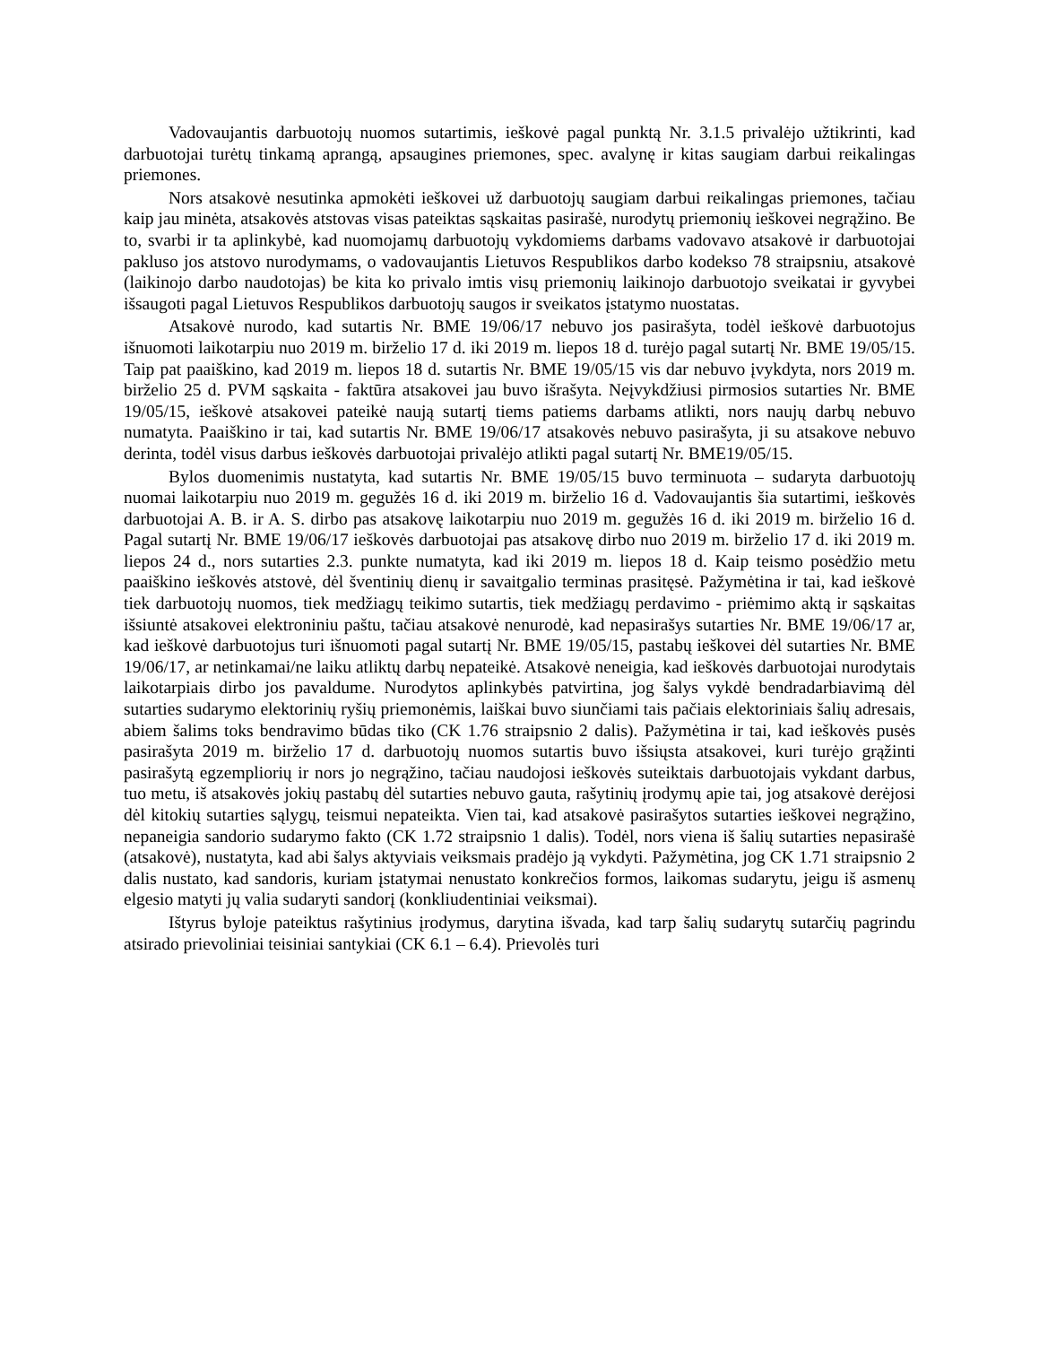Vadovaujantis darbuotojų nuomos sutartimis, ieškovė pagal punktą Nr. 3.1.5 privalėjo užtikrinti, kad darbuotojai turėtų tinkamą aprangą, apsaugines priemones, spec. avalynę ir kitas saugiam darbui reikalingas priemones.
Nors atsakovė nesutinka apmokėti ieškovei už darbuotojų saugiam darbui reikalingas priemones, tačiau kaip jau minėta, atsakovės atstovas visas pateiktas sąskaitas pasirašė, nurodytų priemonių ieškovei negrąžino. Be to, svarbi ir ta aplinkybė, kad nuomojamų darbuotojų vykdomiems darbams vadovavo atsakovė ir darbuotojai pakluso jos atstovo nurodymams, o vadovaujantis Lietuvos Respublikos darbo kodekso 78 straipsniu, atsakovė (laikinojo darbo naudotojas) be kita ko privalo imtis visų priemonių laikinojo darbuotojo sveikatai ir gyvybei išsaugoti pagal Lietuvos Respublikos darbuotojų saugos ir sveikatos įstatymo nuostatas.
Atsakovė nurodo, kad sutartis Nr. BME 19/06/17 nebuvo jos pasirašyta, todėl ieškovė darbuotojus išnuomoti laikotarpiu nuo 2019 m. birželio 17 d. iki 2019 m. liepos 18 d. turėjo pagal sutartį Nr. BME 19/05/15. Taip pat paaiškino, kad 2019 m. liepos 18 d. sutartis Nr. BME 19/05/15 vis dar nebuvo įvykdyta, nors 2019 m. birželio 25 d. PVM sąskaita - faktūra atsakovei jau buvo išrašyta. Neįvykdžiusi pirmosios sutarties Nr. BME 19/05/15, ieškovė atsakovei pateikė naują sutartį tiems patiems darbams atlikti, nors naujų darbų nebuvo numatyta. Paaiškino ir tai, kad sutartis Nr. BME 19/06/17 atsakovės nebuvo pasirašyta, ji su atsakove nebuvo derinta, todėl visus darbus ieškovės darbuotojai privalėjo atlikti pagal sutartį Nr. BME19/05/15.
Bylos duomenimis nustatyta, kad sutartis Nr. BME 19/05/15 buvo terminuota – sudaryta darbuotojų nuomai laikotarpiu nuo 2019 m. gegužės 16 d. iki 2019 m. birželio 16 d. Vadovaujantis šia sutartimi, ieškovės darbuotojai A. B. ir A. S. dirbo pas atsakovę laikotarpiu nuo 2019 m. gegužės 16 d. iki 2019 m. birželio 16 d. Pagal sutartį Nr. BME 19/06/17 ieškovės darbuotojai pas atsakovę dirbo nuo 2019 m. birželio 17 d. iki 2019 m. liepos 24 d., nors sutarties 2.3. punkte numatyta, kad iki 2019 m. liepos 18 d. Kaip teismo posėdžio metu paaiškino ieškovės atstovė, dėl šventinių dienų ir savaitgalio terminas prasitęsė. Pažymėtina ir tai, kad ieškovė tiek darbuotojų nuomos, tiek medžiagų teikimo sutartis, tiek medžiagų perdavimo - priėmimo aktą ir sąskaitas išsiuntė atsakovei elektroniniu paštu, tačiau atsakovė nenurodė, kad nepasirašys sutarties Nr. BME 19/06/17 ar, kad ieškovė darbuotojus turi išnuomoti pagal sutartį Nr. BME 19/05/15, pastabų ieškovei dėl sutarties Nr. BME 19/06/17, ar netinkamai/ne laiku atliktų darbų nepateikė. Atsakovė neneigia, kad ieškovės darbuotojai nurodytais laikotarpiais dirbo jos pavaldume. Nurodytos aplinkybės patvirtina, jog šalys vykdė bendradarbiavimą dėl sutarties sudarymo elektorinių ryšių priemonėmis, laiškai buvo siunčiami tais pačiais elektoriniais šalių adresais, abiem šalims toks bendravimo būdas tiko (CK 1.76 straipsnio 2 dalis). Pažymėtina ir tai, kad ieškovės pusės pasirašyta 2019 m. birželio 17 d. darbuotojų nuomos sutartis buvo išsiųsta atsakovei, kuri turėjo grąžinti pasirašytą egzempliorių ir nors jo negrąžino, tačiau naudojosi ieškovės suteiktais darbuotojais vykdant darbus, tuo metu, iš atsakovės jokių pastabų dėl sutarties nebuvo gauta, rašytinių įrodymų apie tai, jog atsakovė derėjosi dėl kitokių sutarties sąlygų, teismui nepateikta. Vien tai, kad atsakovė pasirašytos sutarties ieškovei negrąžino, nepaneigia sandorio sudarymo fakto (CK 1.72 straipsnio 1 dalis). Todėl, nors viena iš šalių sutarties nepasirašė (atsakovė), nustatyta, kad abi šalys aktyviais veiksmais pradėjo ją vykdyti. Pažymėtina, jog CK 1.71 straipsnio 2 dalis nustato, kad sandoris, kuriam įstatymai nenustato konkrečios formos, laikomas sudarytu, jeigu iš asmenų elgesio matyti jų valia sudaryti sandorį (konkliudentiniai veiksmai).
Ištyrus byloje pateiktus rašytinius įrodymus, darytina išvada, kad tarp šalių sudarytų sutarčių pagrindu atsirado prievoliniai teisiniai santykiai (CK 6.1 – 6.4). Prievolės turi